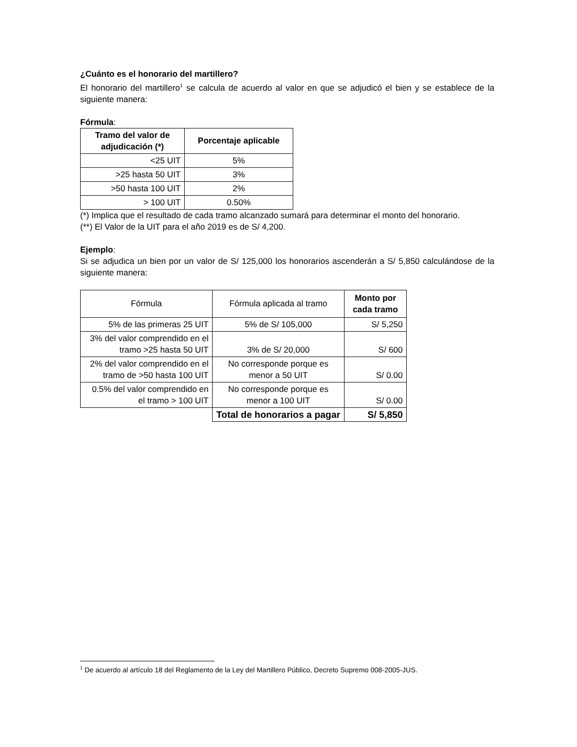¿Cuánto es el honorario del martillero?
El honorario del martillero<sup>1</sup> se calcula de acuerdo al valor en que se adjudicó el bien y se establece de la siguiente manera:
Fórmula:
| Tramo del valor de adjudicación (*) | Porcentaje aplicable |
| --- | --- |
| <25 UIT | 5% |
| >25 hasta 50 UIT | 3% |
| >50 hasta 100 UIT | 2% |
| > 100 UIT | 0.50% |
(*) Implica que el resultado de cada tramo alcanzado sumará para determinar el monto del honorario.
(**) El Valor de la UIT para el año 2019 es de S/ 4,200.
Ejemplo:
Si se adjudica un bien por un valor de S/ 125,000 los honorarios ascenderán a S/ 5,850 calculándose de la siguiente manera:
| Fórmula | Fórmula aplicada al tramo | Monto por cada tramo |
| 5% de las primeras 25 UIT | 5% de S/ 105,000 | S/ 5,250 |
| 3% del valor comprendido en el tramo >25 hasta 50 UIT | 3% de S/ 20,000 | S/ 600 |
| 2% del valor comprendido en el tramo de >50 hasta 100 UIT | No corresponde porque es menor a 50 UIT | S/ 0.00 |
| 0.5% del valor comprendido en el tramo > 100 UIT | No corresponde porque es menor a 100 UIT | S/ 0.00 |
| | Total de honorarios a pagar | S/ 5,850 |
<sup>1</sup> De acuerdo al artículo 18 del Reglamento de la Ley del Martillero Público, Decreto Supremo 008-2005-JUS.